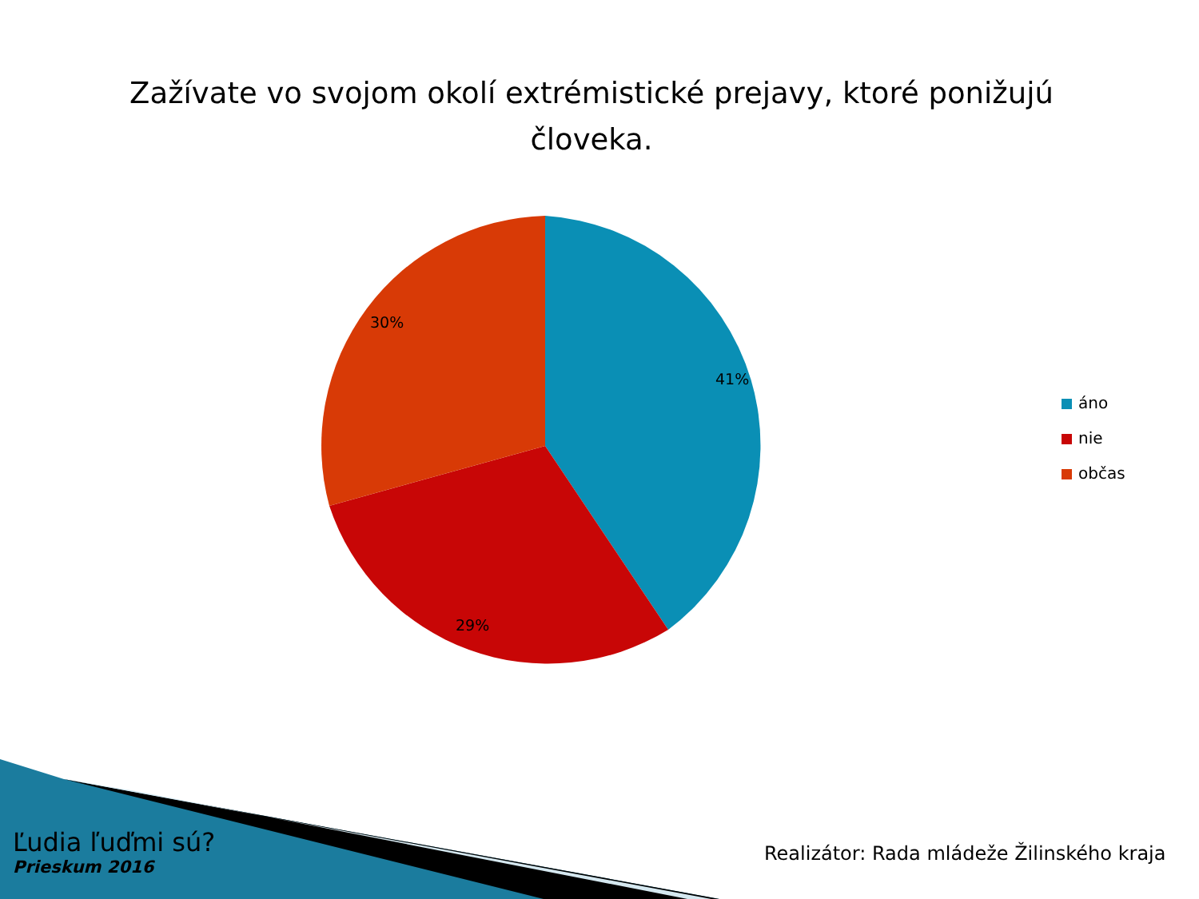Zažívate vo svojom okolí extrémistické prejavy, ktoré ponižujú človeka.
41%
29%
30%
áno
nie
občas
Ľudia ľuďmi sú?
Prieskum 2016
Realizátor: Rada mládeže Žilinského kraja